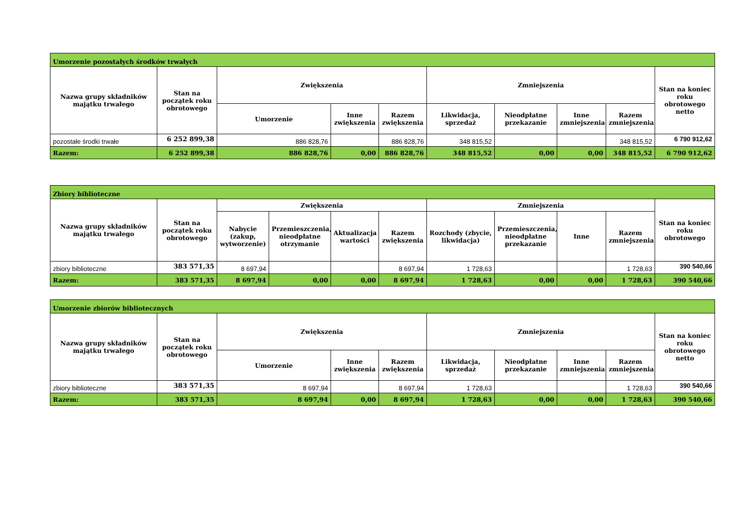| Umorzenie pozostałych środków trwałych | | | | | | | | | |
| Nazwa grupy składników majątku trwałego | Stan na początek roku obrotowego | Zwiększenia | | | Zmniejszenia | | | | Stan na koniec roku obrotowego netto |
| | | Umorzenie | Inne zwiększenia | Razem zwiększenia | Likwidacja, sprzedaż | Nieodpłatne przekazanie | Inne zmniejszenia | Razem zmniejszenia | |
| pozostałe środki trwałe | 6 252 899,38 | 886 828,76 | | 886 828,76 | 348 815,52 | | | 348 815,52 | 6 790 912,62 |
| Razem: | 6 252 899,38 | 886 828,76 | 0,00 | 886 828,76 | 348 815,52 | 0,00 | 0,00 | 348 815,52 | 6 790 912,62 |
| Zbiory biblioteczne | | | | | | | | | | |
| Nazwa grupy składników majątku trwałego | Stan na początek roku obrotowego | Zwiększenia | | | | Zmniejszenia | | | | Stan na koniec roku obrotowego |
| | | Nabycie (zakup, wytworzenie) | Przemieszczenia, nieodpłatne otrzymanie | Aktualizacja wartości | Razem zwiększenia | Rozchody (zbycie, likwidacja) | Przemieszczenia, nieodpłatne przekazanie | Inne | Razem zmniejszenia | |
| zbiory biblioteczne | 383 571,35 | 8 697,94 | | | 8 697,94 | 1 728,63 | | | 1 728,63 | 390 540,66 |
| Razem: | 383 571,35 | 8 697,94 | 0,00 | 0,00 | 8 697,94 | 1 728,63 | 0,00 | 0,00 | 1 728,63 | 390 540,66 |
| Umorzenie zbiorów bibliotecznych | | | | | | | | | |
| Nazwa grupy składników majątku trwałego | Stan na początek roku obrotowego | Zwiększenia | | | Zmniejszenia | | | | Stan na koniec roku obrotowego netto |
| | | Umorzenie | Inne zwiększenia | Razem zwiększenia | Likwidacja, sprzedaż | Nieodpłatne przekazanie | Inne zmniejszenia | Razem zmniejszenia | |
| zbiory biblioteczne | 383 571,35 | 8 697,94 | | 8 697,94 | 1 728,63 | | | 1 728,63 | 390 540,66 |
| Razem: | 383 571,35 | 8 697,94 | 0,00 | 8 697,94 | 1 728,63 | 0,00 | 0,00 | 1 728,63 | 390 540,66 |